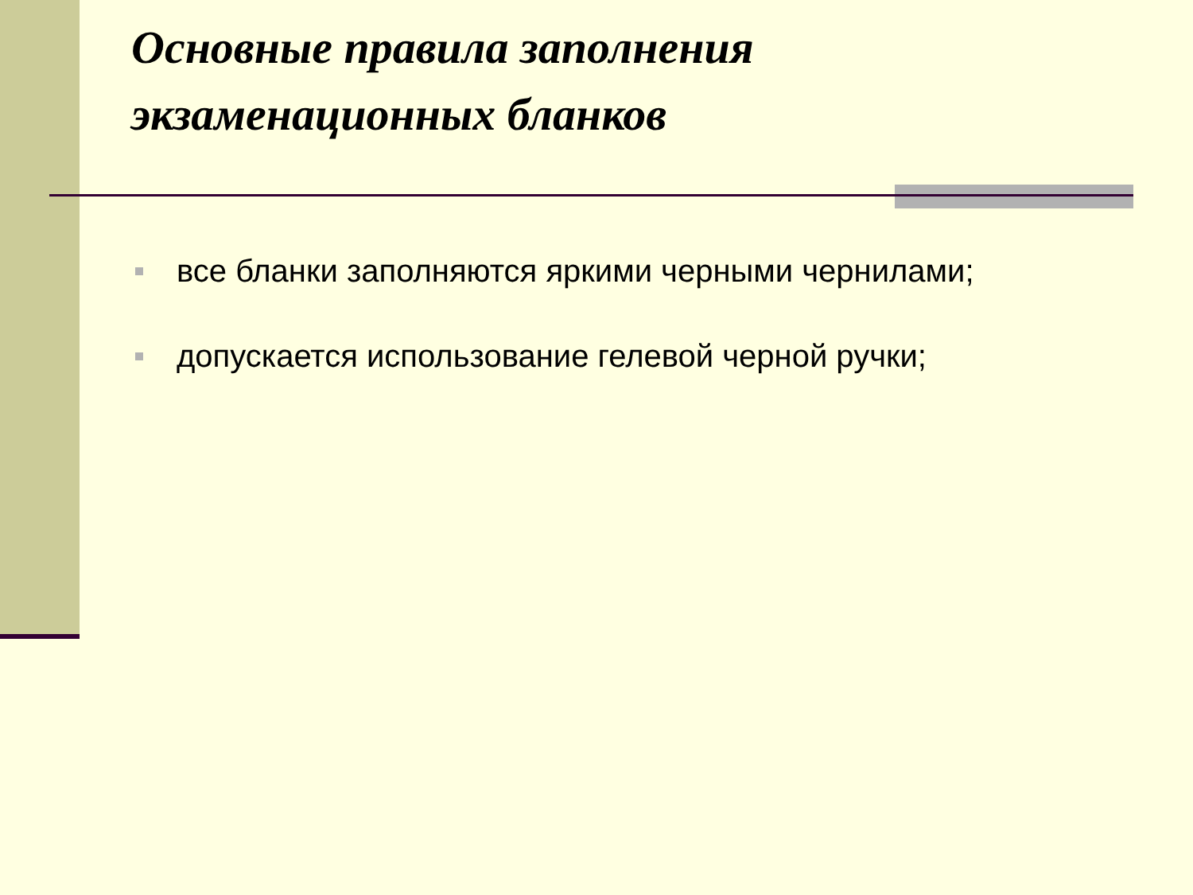Основные правила заполнения
экзаменационных бланков
все бланки заполняются яркими черными чернилами;
допускается использование гелевой черной ручки;